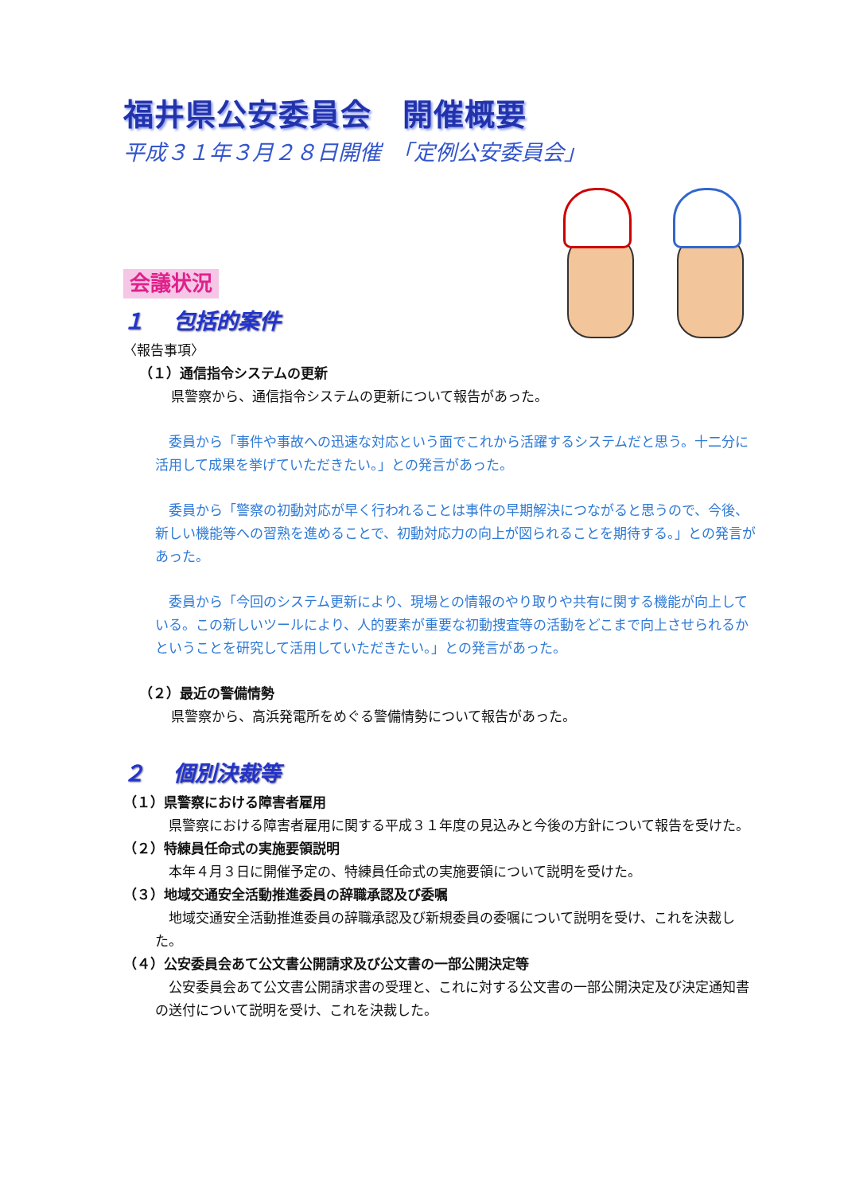福井県公安委員会　開催概要
平成３１年３月２８日開催　「定例公安委員会」
会議状況
１　 包括的案件
〈報告事項〉
（１）通信指令システムの更新
県警察から、通信指令システムの更新について報告があった。
　委員から「事件や事故への迅速な対応という面でこれから活躍するシステムだと思う。十二分に活用して成果を挙げていただきたい。」との発言があった。
　委員から「警察の初動対応が早く行われることは事件の早期解決につながると思うので、今後、新しい機能等への習熟を進めることで、初動対応力の向上が図られることを期待する。」との発言があった。
　委員から「今回のシステム更新により、現場との情報のやり取りや共有に関する機能が向上している。この新しいツールにより、人的要素が重要な初動捜査等の活動をどこまで向上させられるかということを研究して活用していただきたい。」との発言があった。
（２）最近の警備情勢
県警察から、高浜発電所をめぐる警備情勢について報告があった。
２　 個別決裁等
（１）県警察における障害者雇用
　県警察における障害者雇用に関する平成３１年度の見込みと今後の方針について報告を受けた。
（２）特練員任命式の実施要領説明
　本年４月３日に開催予定の、特練員任命式の実施要領について説明を受けた。
（３）地域交通安全活動推進委員の辞職承認及び委嘱
　地域交通安全活動推進委員の辞職承認及び新規委員の委嘱について説明を受け、これを決裁した。
（４）公安委員会あて公文書公開請求及び公文書の一部公開決定等
　公安委員会あて公文書公開請求書の受理と、これに対する公文書の一部公開決定及び決定通知書の送付について説明を受け、これを決裁した。